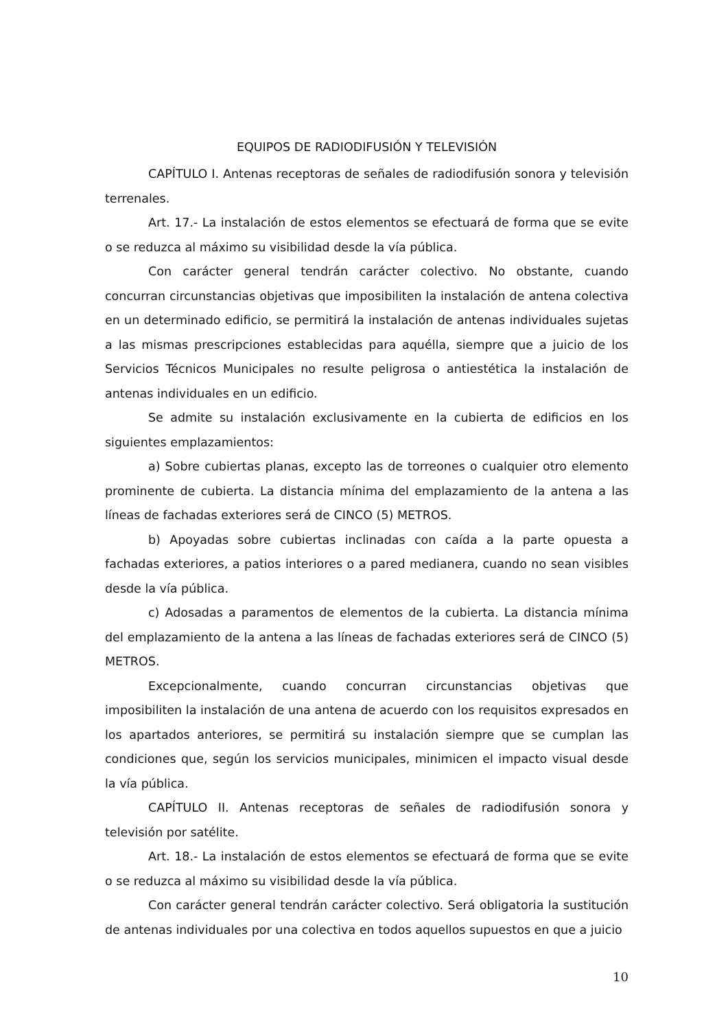EQUIPOS DE RADIODIFUSIÓN Y TELEVISIÓN
CAPÍTULO I. Antenas receptoras de señales de radiodifusión sonora y televisión terrenales.
Art. 17.- La instalación de estos elementos se efectuará de forma que se evite o se reduzca al máximo su visibilidad desde la vía pública.
Con carácter general tendrán carácter colectivo. No obstante, cuando concurran circunstancias objetivas que imposibiliten la instalación de antena colectiva en un determinado edificio, se permitirá la instalación de antenas individuales sujetas a las mismas prescripciones establecidas para aquélla, siempre que a juicio de los Servicios Técnicos Municipales no resulte peligrosa o antiestética la instalación de antenas individuales en un edificio.
Se admite su instalación exclusivamente en la cubierta de edificios en los siguientes emplazamientos:
a) Sobre cubiertas planas, excepto las de torreones o cualquier otro elemento prominente de cubierta. La distancia mínima del emplazamiento de la antena a las líneas de fachadas exteriores será de CINCO (5) METROS.
b) Apoyadas sobre cubiertas inclinadas con caída a la parte opuesta a fachadas exteriores, a patios interiores o a pared medianera, cuando no sean visibles desde la vía pública.
c) Adosadas a paramentos de elementos de la cubierta. La distancia mínima del emplazamiento de la antena a las líneas de fachadas exteriores será de CINCO (5) METROS.
Excepcionalmente, cuando concurran circunstancias objetivas que imposibiliten la instalación de una antena de acuerdo con los requisitos expresados en los apartados anteriores, se permitirá su instalación siempre que se cumplan las condiciones que, según los servicios municipales, minimicen el impacto visual desde la vía pública.
CAPÍTULO II. Antenas receptoras de señales de radiodifusión sonora y televisión por satélite.
Art. 18.- La instalación de estos elementos se efectuará de forma que se evite o se reduzca al máximo su visibilidad desde la vía pública.
Con carácter general tendrán carácter colectivo. Será obligatoria la sustitución de antenas individuales por una colectiva en todos aquellos supuestos en que a juicio
10